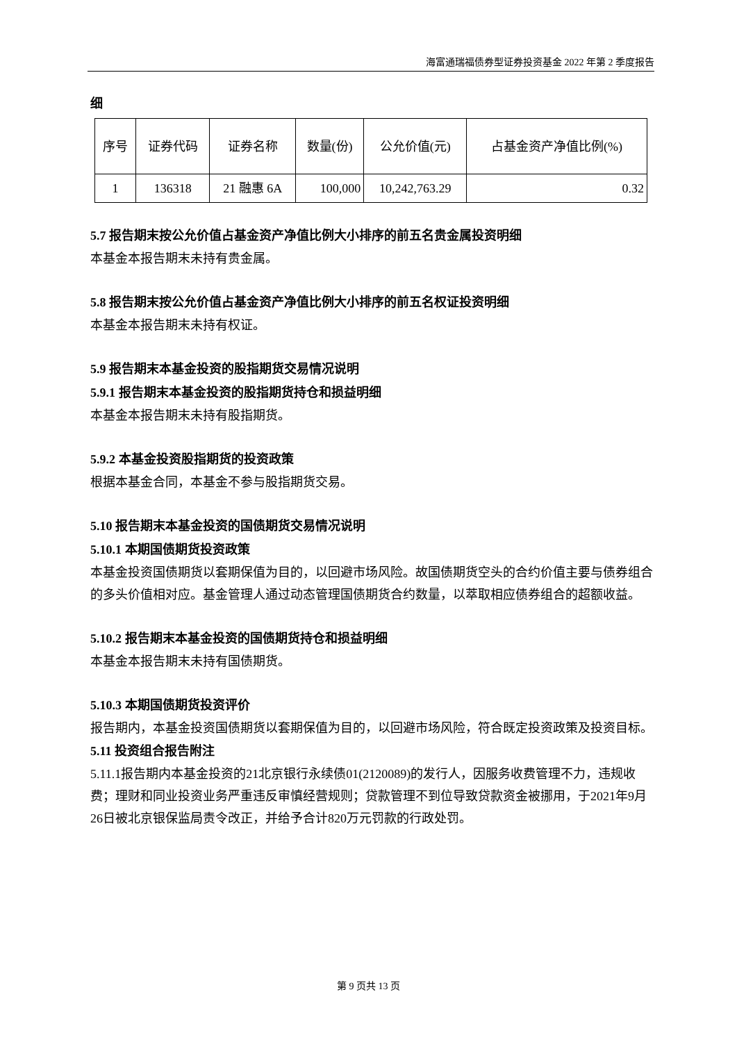海富通瑞福债券型证券投资基金 2022 年第 2 季度报告
细
| 序号 | 证券代码 | 证券名称 | 数量(份) | 公允价值(元) | 占基金资产净值比例(%) |
| 1 | 136318 | 21 融惠 6A | 100,000 | 10,242,763.29 | 0.32 |
5.7 报告期末按公允价值占基金资产净值比例大小排序的前五名贵金属投资明细
本基金本报告期末未持有贵金属。
5.8 报告期末按公允价值占基金资产净值比例大小排序的前五名权证投资明细
本基金本报告期末未持有权证。
5.9 报告期末本基金投资的股指期货交易情况说明
5.9.1 报告期末本基金投资的股指期货持仓和损益明细
本基金本报告期末未持有股指期货。
5.9.2 本基金投资股指期货的投资政策
根据本基金合同，本基金不参与股指期货交易。
5.10 报告期末本基金投资的国债期货交易情况说明
5.10.1 本期国债期货投资政策
本基金投资国债期货以套期保值为目的，以回避市场风险。故国债期货空头的合约价值主要与债券组合的多头价值相对应。基金管理人通过动态管理国债期货合约数量，以萃取相应债券组合的超额收益。
5.10.2 报告期末本基金投资的国债期货持仓和损益明细
本基金本报告期末未持有国债期货。
5.10.3 本期国债期货投资评价
报告期内，本基金投资国债期货以套期保值为目的，以回避市场风险，符合既定投资政策及投资目标。
5.11 投资组合报告附注
5.11.1报告期内本基金投资的21北京银行永续债01(2120089)的发行人，因服务收费管理不力，违规收费；理财和同业投资业务严重违反审慎经营规则；贷款管理不到位导致贷款资金被挪用，于2021年9月26日被北京银保监局责令改正，并给予合计820万元罚款的行政处罚。
第 9 页共 13 页